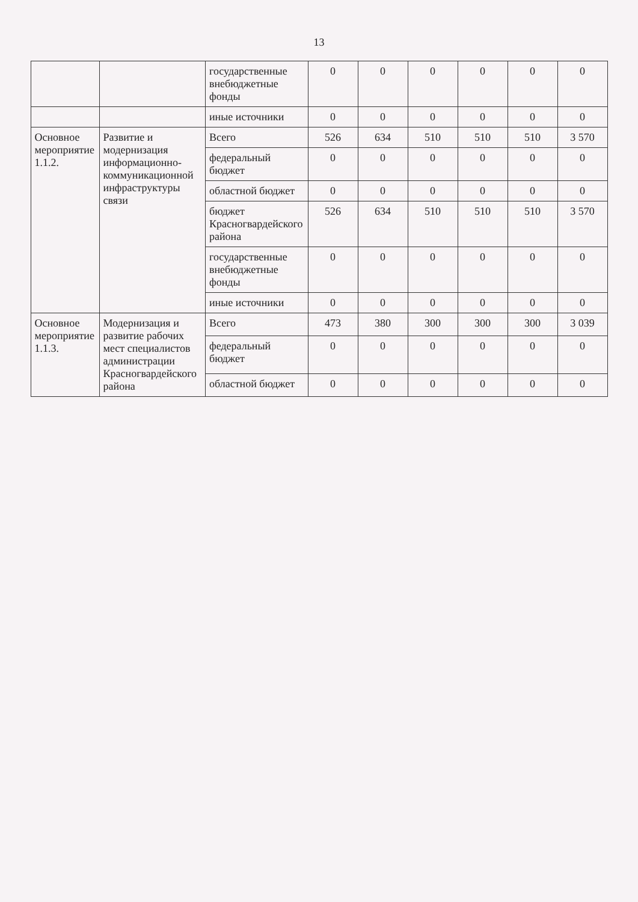13
| | | государственные внебюджетные фонды | 0 | 0 | 0 | 0 | 0 | 0 |
| | | иные источники | 0 | 0 | 0 | 0 | 0 | 0 |
| Основное мероприятие 1.1.2. | Развитие и модернизация информационно-коммуникационной инфраструктуры связи | Всего | 526 | 634 | 510 | 510 | 510 | 3 570 |
| | | федеральный бюджет | 0 | 0 | 0 | 0 | 0 | 0 |
| | | областной бюджет | 0 | 0 | 0 | 0 | 0 | 0 |
| | | бюджет Красногвардейского района | 526 | 634 | 510 | 510 | 510 | 3 570 |
| | | государственные внебюджетные фонды | 0 | 0 | 0 | 0 | 0 | 0 |
| | | иные источники | 0 | 0 | 0 | 0 | 0 | 0 |
| Основное мероприятие 1.1.3. | Модернизация и развитие рабочих мест специалистов администрации Красногвардейского района | Всего | 473 | 380 | 300 | 300 | 300 | 3 039 |
| | | федеральный бюджет | 0 | 0 | 0 | 0 | 0 | 0 |
| | | областной бюджет | 0 | 0 | 0 | 0 | 0 | 0 |